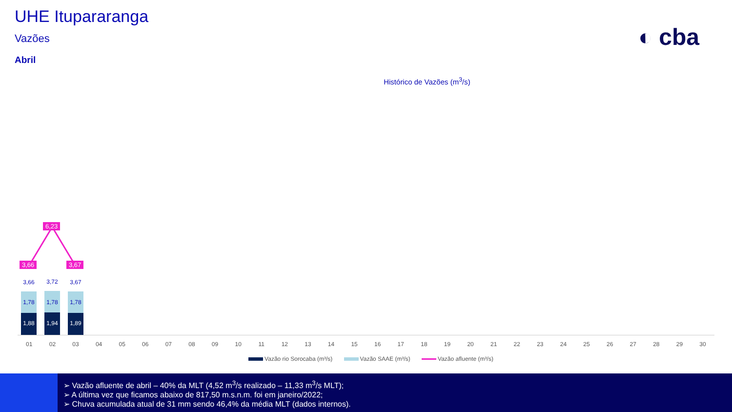UHE Itupararanga
Vazões
Abril
◐ cba
Histórico de Vazões (m<sup>3</sup>/s)
6,23
3,66 3,67
3,66 3,72 3,67
1,78
1,88
1,78
1,94
1,78
1,89
01 02 03 04 05 06 07 08 09 10 11 12 13 14 15 16 17 18 19 20 21 22 23 24 25 26 27 28 29 30
Vazão rio Sorocaba (m³/s) Vazão SAAE (m³/s) Vazão afluente (m³/s)
➢ Vazão afluente de abril – 40% da MLT (4,52 m<sup>3</sup>/s realizado – 11,33 m<sup>3</sup>/s MLT);
➢ A última vez que ficamos abaixo de 817,50 m.s.n.m. foi em janeiro/2022;
➢ Chuva acumulada atual de 31 mm sendo 46,4% da média MLT (dados internos).